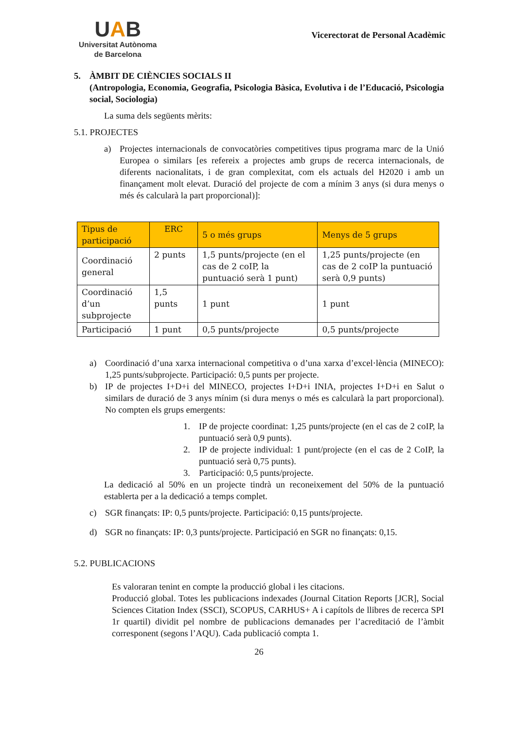UAB
Universitat Autònoma
de Barcelona
Vicerectorat de Personal Acadèmic
5. ÀMBIT DE CIÈNCIES SOCIALS II
(Antropologia, Economia, Geografia, Psicologia Bàsica, Evolutiva i de l’Educació, Psicologia social, Sociologia)
La suma dels següents mèrits:
5.1. PROJECTES
a) Projectes internacionals de convocatòries competitives tipus programa marc de la Unió Europea o similars [es refereix a projectes amb grups de recerca internacionals, de diferents nacionalitats, i de gran complexitat, com els actuals del H2020 i amb un finançament molt elevat. Duració del projecte de com a mínim 3 anys (si dura menys o més és calcularà la part proporcional)]:
| Tipus de participació | ERC | 5 o més grups | Menys de 5 grups |
| --- | --- | --- | --- |
| Coordinació general | 2 punts | 1,5 punts/projecte (en el cas de 2 coIP, la puntuació serà 1 punt) | 1,25 punts/projecte (en cas de 2 coIP la puntuació serà 0,9 punts) |
| Coordinació d’un subprojecte | 1,5 punts | 1 punt | 1 punt |
| Participació | 1 punt | 0,5 punts/projecte | 0,5 punts/projecte |
a) Coordinació d’una xarxa internacional competitiva o d’una xarxa d’excel·lència (MINECO): 1,25 punts/subprojecte. Participació: 0,5 punts per projecte.
b) IP de projectes I+D+i del MINECO, projectes I+D+i INIA, projectes I+D+i en Salut o similars de duració de 3 anys mínim (si dura menys o més es calcularà la part proporcional). No compten els grups emergents:
1. IP de projecte coordinat: 1,25 punts/projecte (en el cas de 2 coIP, la puntuació serà 0,9 punts).
2. IP de projecte individual: 1 punt/projecte (en el cas de 2 CoIP, la puntuació serà 0,75 punts).
3. Participació: 0,5 punts/projecte.
La dedicació al 50% en un projecte tindrà un reconeixement del 50% de la puntuació establerta per a la dedicació a temps complet.
c) SGR finançats: IP: 0,5 punts/projecte. Participació: 0,15 punts/projecte.
d) SGR no finançats: IP: 0,3 punts/projecte. Participació en SGR no finançats: 0,15.
5.2. PUBLICACIONS
Es valoraran tenint en compte la producció global i les citacions.
Producció global. Totes les publicacions indexades (Journal Citation Reports [JCR], Social Sciences Citation Index (SSCI), SCOPUS, CARHUS+ A i capítols de llibres de recerca SPI 1r quartil) dividit pel nombre de publicacions demanades per l’acreditació de l’àmbit corresponent (segons l’AQU). Cada publicació compta 1.
26